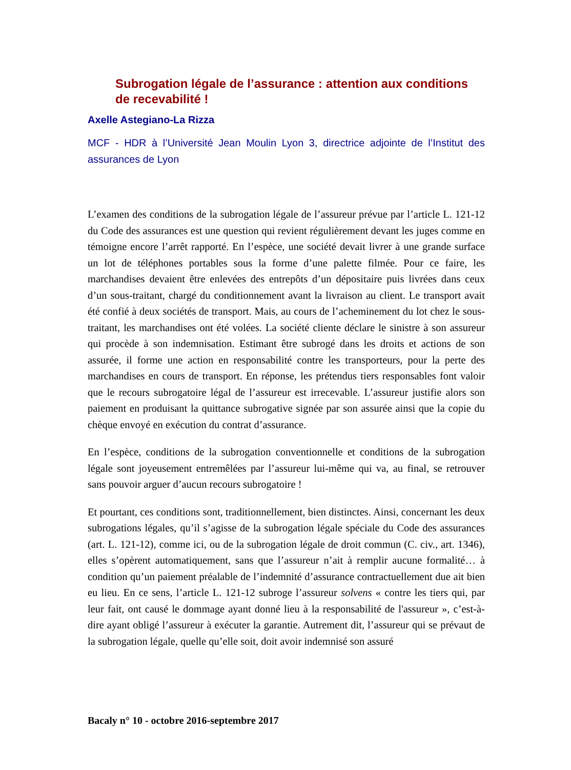Subrogation légale de l’assurance : attention aux conditions de recevabilité !
Axelle Astegiano-La Rizza
MCF - HDR à l’Université Jean Moulin Lyon 3, directrice adjointe de l’Institut des assurances de Lyon
L’examen des conditions de la subrogation légale de l’assureur prévue par l’article L. 121-12 du Code des assurances est une question qui revient régulièrement devant les juges comme en témoigne encore l’arrêt rapporté. En l’espèce, une société devait livrer à une grande surface un lot de téléphones portables sous la forme d’une palette filmée. Pour ce faire, les marchandises devaient être enlevées des entrepôts d’un dépositaire puis livrées dans ceux d’un sous-traitant, chargé du conditionnement avant la livraison au client. Le transport avait été confié à deux sociétés de transport. Mais, au cours de l’acheminement du lot chez le sous-traitant, les marchandises ont été volées. La société cliente déclare le sinistre à son assureur qui procède à son indemnisation. Estimant être subrogé dans les droits et actions de son assurée, il forme une action en responsabilité contre les transporteurs, pour la perte des marchandises en cours de transport. En réponse, les prétendus tiers responsables font valoir que le recours subrogatoire légal de l’assureur est irrecevable. L’assureur justifie alors son paiement en produisant la quittance subrogative signée par son assurée ainsi que la copie du chèque envoyé en exécution du contrat d’assurance.
En l’espèce, conditions de la subrogation conventionnelle et conditions de la subrogation légale sont joyeusement entremêlées par l’assureur lui-même qui va, au final, se retrouver sans pouvoir arguer d’aucun recours subrogatoire !
Et pourtant, ces conditions sont, traditionnellement, bien distinctes. Ainsi, concernant les deux subrogations légales, qu’il s’agisse de la subrogation légale spéciale du Code des assurances (art. L. 121-12), comme ici, ou de la subrogation légale de droit commun (C. civ., art. 1346), elles s’opèrent automatiquement, sans que l’assureur n’ait à remplir aucune formalité… à condition qu’un paiement préalable de l’indemnité d’assurance contractuellement due ait bien eu lieu. En ce sens, l’article L. 121-12 subroge l’assureur solvens « contre les tiers qui, par leur fait, ont causé le dommage ayant donné lieu à la responsabilité de l'assureur », c’est-à-dire ayant obligé l’assureur à exécuter la garantie. Autrement dit, l’assureur qui se prévaut de la subrogation légale, quelle qu’elle soit, doit avoir indemnisé son assuré
Bacaly n° 10 - octobre 2016-septembre 2017